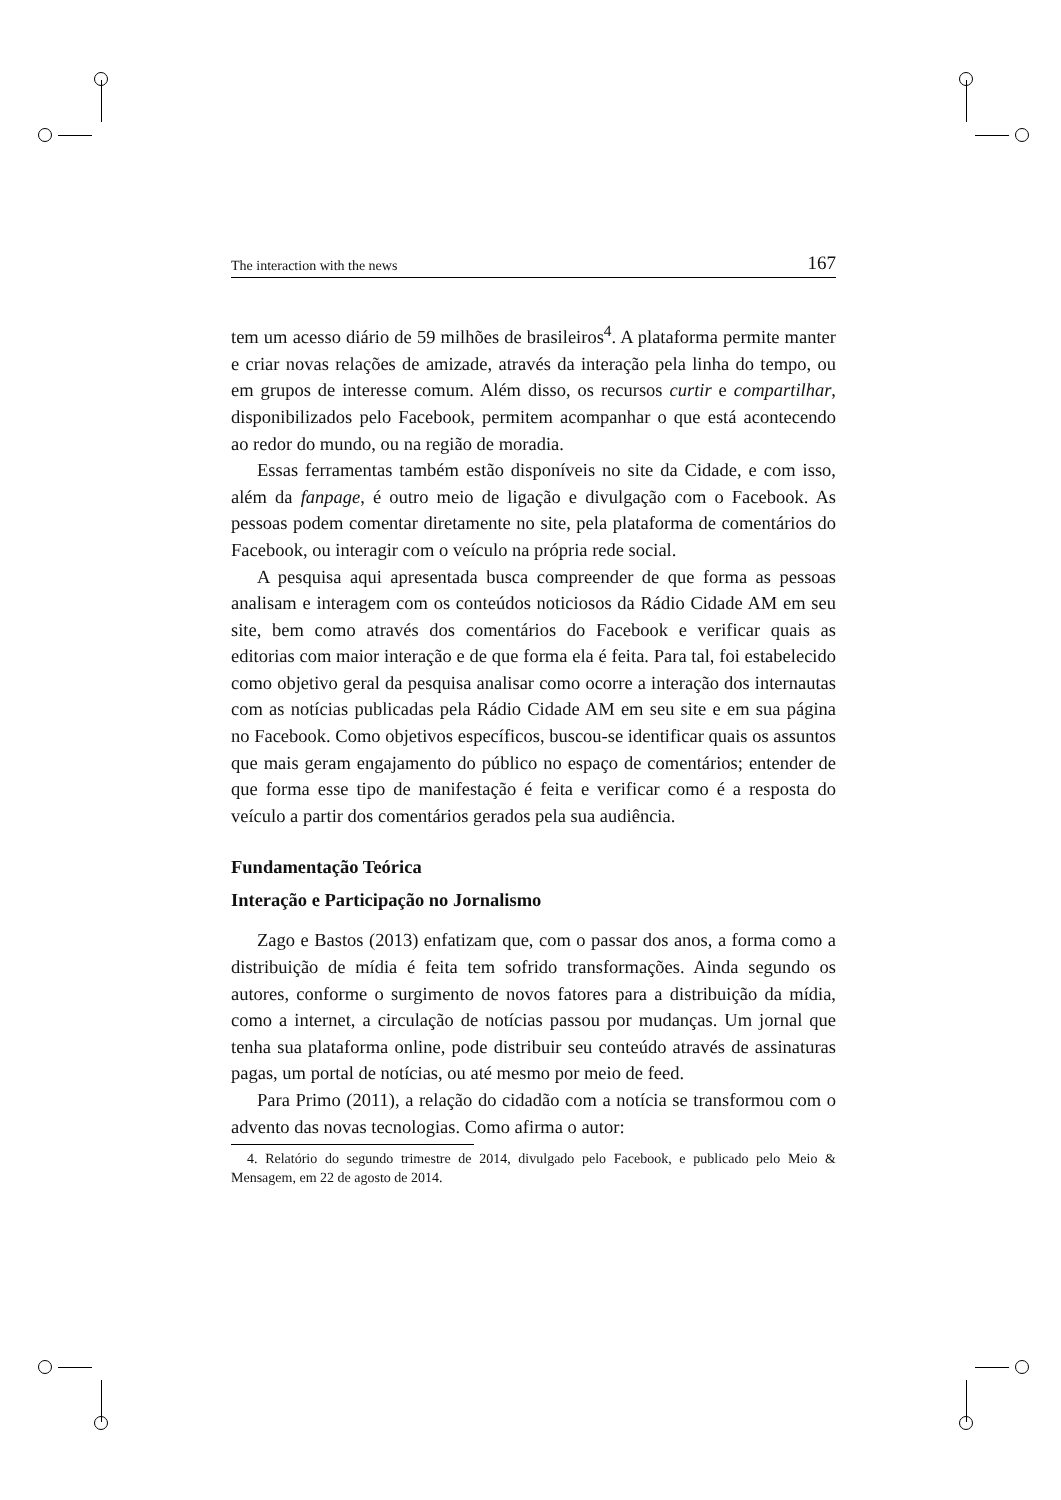The interaction with the news 167
tem um acesso diário de 59 milhões de brasileiros<sup>4</sup>. A plataforma permite manter e criar novas relações de amizade, através da interação pela linha do tempo, ou em grupos de interesse comum. Além disso, os recursos curtir e compartilhar, disponibilizados pelo Facebook, permitem acompanhar o que está acontecendo ao redor do mundo, ou na região de moradia.
Essas ferramentas também estão disponíveis no site da Cidade, e com isso, além da fanpage, é outro meio de ligação e divulgação com o Facebook. As pessoas podem comentar diretamente no site, pela plataforma de comentários do Facebook, ou interagir com o veículo na própria rede social.
A pesquisa aqui apresentada busca compreender de que forma as pessoas analisam e interagem com os conteúdos noticiosos da Rádio Cidade AM em seu site, bem como através dos comentários do Facebook e verificar quais as editorias com maior interação e de que forma ela é feita. Para tal, foi estabelecido como objetivo geral da pesquisa analisar como ocorre a interação dos internautas com as notícias publicadas pela Rádio Cidade AM em seu site e em sua página no Facebook. Como objetivos específicos, buscou-se identificar quais os assuntos que mais geram engajamento do público no espaço de comentários; entender de que forma esse tipo de manifestação é feita e verificar como é a resposta do veículo a partir dos comentários gerados pela sua audiência.
Fundamentação Teórica
Interação e Participação no Jornalismo
Zago e Bastos (2013) enfatizam que, com o passar dos anos, a forma como a distribuição de mídia é feita tem sofrido transformações. Ainda segundo os autores, conforme o surgimento de novos fatores para a distribuição da mídia, como a internet, a circulação de notícias passou por mudanças. Um jornal que tenha sua plataforma online, pode distribuir seu conteúdo através de assinaturas pagas, um portal de notícias, ou até mesmo por meio de feed.
Para Primo (2011), a relação do cidadão com a notícia se transformou com o advento das novas tecnologias. Como afirma o autor:
4. Relatório do segundo trimestre de 2014, divulgado pelo Facebook, e publicado pelo Meio & Mensagem, em 22 de agosto de 2014.